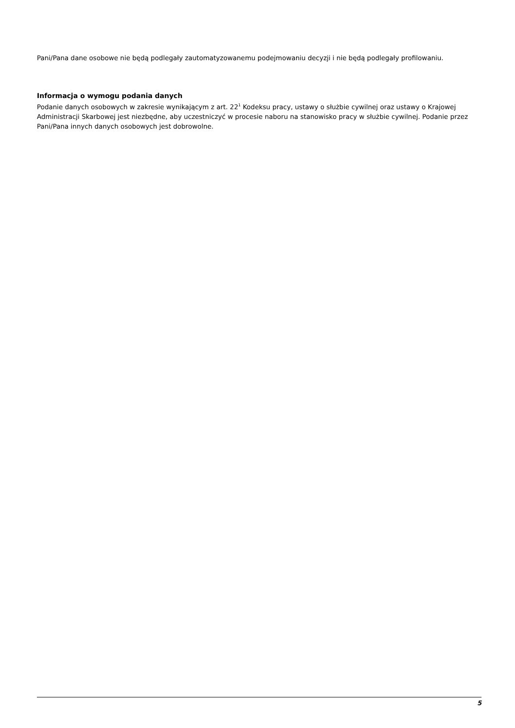Pani/Pana dane osobowe nie będą podlegały zautomatyzowanemu podejmowaniu decyzji i nie będą podlegały profilowaniu.
Informacja o wymogu podania danych
Podanie danych osobowych w zakresie wynikającym z art. 22<sup>1</sup> Kodeksu pracy, ustawy o służbie cywilnej oraz ustawy o Krajowej Administracji Skarbowej jest niezbędne, aby uczestniczyć w procesie naboru na stanowisko pracy w służbie cywilnej. Podanie przez Pani/Pana innych danych osobowych jest dobrowolne.
5